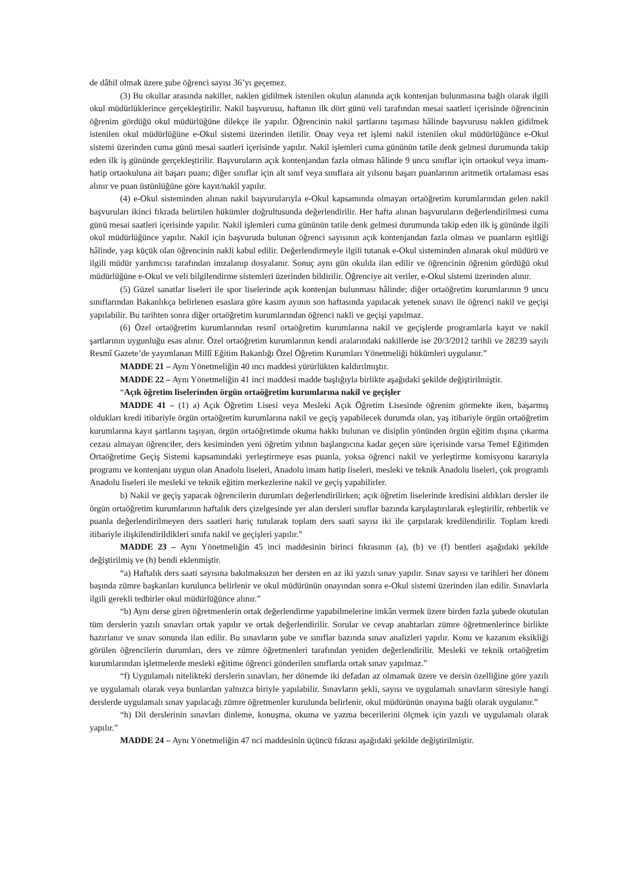de dâhil olmak üzere şube öğrenci sayısı 36’yı geçemez.
(3) Bu okullar arasında nakiller, naklen gidilmek istenilen okulun alanında açık kontenjan bulunmasına bağlı olarak ilgili okul müdürlüklerince gerçekleştirilir. Nakil başvurusu, haftanın ilk dört günü veli tarafından mesai saatleri içerisinde öğrencinin öğrenim gördüğü okul müdürlüğüne dilekçe ile yapılır. Öğrencinin nakil şartlarını taşıması hâlinde başvurusu naklen gidilmek istenilen okul müdürlüğüne e-Okul sistemi üzerinden iletilir. Onay veya ret işlemi nakil istenilen okul müdürlüğünce e-Okul sistemi üzerinden cuma günü mesai saatleri içerisinde yapılır. Nakil işlemleri cuma gününün tatile denk gelmesi durumunda takip eden ilk iş gününde gerçekleştirilir. Başvuruların açık kontenjandan fazla olması hâlinde 9 uncu sınıflar için ortaokul veya imam-hatip ortaokuluna ait başarı puanı; diğer sınıflar için alt sınıf veya sınıflara ait yılsonu başarı puanlarının aritmetik ortalaması esas alınır ve puan üstünlüğüne göre kayıt/nakil yapılır.
(4) e-Okul sisteminden alınan nakil başvurularıyla e-Okul kapsamında olmayan ortaöğretim kurumlarından gelen nakil başvuruları ikinci fıkrada belirtilen hükümler doğrultusunda değerlendirilir. Her hafta alınan başvuruların değerlendirilmesi cuma günü mesai saatleri içerisinde yapılır. Nakil işlemleri cuma gününün tatile denk gelmesi durumunda takip eden ilk iş gününde ilgili okul müdürlüğünce yapılır. Nakil için başvuruda bulunan öğrenci sayısının açık kontenjandan fazla olması ve puanların eşitliği hâlinde, yaşı küçük olan öğrencinin nakli kabul edilir. Değerlendirmeyle ilgili tutanak e-Okul sisteminden alınarak okul müdürü ve ilgili müdür yardımcısı tarafından imzalanıp dosyalanır. Sonuç aynı gün okulda ilan edilir ve öğrencinin öğrenim gördüğü okul müdürlüğüne e-Okul ve veli bilgilendirme sistemleri üzerinden bildirilir. Öğrenciye ait veriler, e-Okul sistemi üzerinden alınır.
(5) Güzel sanatlar liseleri ile spor liselerinde açık kontenjan bulunması hâlinde; diğer ortaöğretim kurumlarının 9 uncu sınıflarından Bakanlıkça belirlenen esaslara göre kasım ayının son haftasında yapılacak yetenek sınavı ile öğrenci nakil ve geçişi yapılabilir. Bu tarihten sonra diğer ortaöğretim kurumlarından öğrenci nakli ve geçişi yapılmaz.
(6) Özel ortaöğretim kurumlarından resmî ortaöğretim kurumlarına nakil ve geçişlerde programlarla kayıt ve nakil şartlarının uygunluğu esas alınır. Özel ortaöğretim kurumlarının kendi aralarındaki nakillerde ise 20/3/2012 tarihli ve 28239 sayılı Resmî Gazete’de yayımlanan Millî Eğitim Bakanlığı Özel Öğretim Kurumları Yönetmeliği hükümleri uygulanır.”
MADDE 21 – Aynı Yönetmeliğin 40 ıncı maddesi yürürlükten kaldırılmıştır.
MADDE 22 – Aynı Yönetmeliğin 41 inci maddesi madde başlığıyla birlikte aşağıdaki şekilde değiştirilmiştir.
“Açık öğretim liselerinden örgün ortaöğretim kurumlarına nakil ve geçişler
MADDE 41 – (1) a) Açık Öğretim Lisesi veya Mesleki Açık Öğretim Lisesinde öğrenim görmekte iken, başarmış oldukları kredi itibariyle örgün ortaöğretim kurumlarına nakil ve geçiş yapabilecek durumda olan, yaş itibariyle örgün ortaöğretim kurumlarına kayıt şartlarını taşıyan, örgün ortaöğretimde okuma hakkı bulunan ve disiplin yönünden örgün eğitim dışına çıkarma cezası almayan öğrenciler, ders kesiminden yeni öğretim yılının başlangıcına kadar geçen süre içerisinde varsa Temel Eğitimden Ortaöğretime Geçiş Sistemi kapsamındaki yerleştirmeye esas puanla, yoksa öğrenci nakil ve yerleştirme komisyonu kararıyla programı ve kontenjanı uygun olan Anadolu liseleri, Anadolu imam hatip liseleri, mesleki ve teknik Anadolu liseleri, çok programlı Anadolu liseleri ile mesleki ve teknik eğitim merkezlerine nakil ve geçiş yapabilirler.
b) Nakil ve geçiş yapacak öğrencilerin durumları değerlendirilirken; açık öğretim liselerinde kredisini aldıkları dersler ile örgün ortaöğretim kurumlarının haftalık ders çizelgesinde yer alan dersleri sınıflar bazında karşılaştırılarak eşleştirilir, rehberlik ve puanla değerlendirilmeyen ders saatleri hariç tutularak toplam ders saati sayısı iki ile çarpılarak kredilendirilir. Toplam kredi itibariyle ilişkilendirildikleri sınıfa nakil ve geçişleri yapılır.”
MADDE 23 – Aynı Yönetmeliğin 45 inci maddesinin birinci fıkrasının (a), (b) ve (f) bentleri aşağıdaki şekilde değiştirilmiş ve (h) bendi eklenmiştir.
“a) Haftalık ders saati sayısına bakılmaksızın her dersten en az iki yazılı sınav yapılır. Sınav sayısı ve tarihleri her dönem başında zümre başkanları kurulunca belirlenir ve okul müdürünün onayından sonra e-Okul sistemi üzerinden ilan edilir. Sınavlarla ilgili gerekli tedbirler okul müdürlüğünce alınır.”
“b) Aynı derse giren öğretmenlerin ortak değerlendirme yapabilmelerine imkân vermek üzere birden fazla şubede okutulan tüm derslerin yazılı sınavları ortak yapılır ve ortak değerlendirilir. Sorular ve cevap anahtarları zümre öğretmenlerince birlikte hazırlanır ve sınav sonunda ilan edilir. Bu sınavların şube ve sınıflar bazında sınav analizleri yapılır. Konu ve kazanım eksikliği görülen öğrencilerin durumları, ders ve zümre öğretmenleri tarafından yeniden değerlendirilir. Mesleki ve teknik ortaöğretim kurumlarından işletmelerde mesleki eğitime öğrenci gönderilen sınıflarda ortak sınav yapılmaz.”
“f) Uygulamalı nitelikteki derslerin sınavları, her dönemde iki defadan az olmamak üzere ve dersin özelliğine göre yazılı ve uygulamalı olarak veya bunlardan yalnızca biriyle yapılabilir. Sınavların şekli, sayısı ve uygulamalı sınavların süresiyle hangi derslerde uygulamalı sınav yapılacağı zümre öğretmenler kurulunda belirlenir, okul müdürünün onayına bağlı olarak uygulanır.”
“h) Dil derslerinin sınavları dinleme, konuşma, okuma ve yazma becerilerini ölçmek için yazılı ve uygulamalı olarak yapılır.”
MADDE 24 – Aynı Yönetmeliğin 47 nci maddesinin üçüncü fıkrası aşağıdaki şekilde değiştirilmiştir.